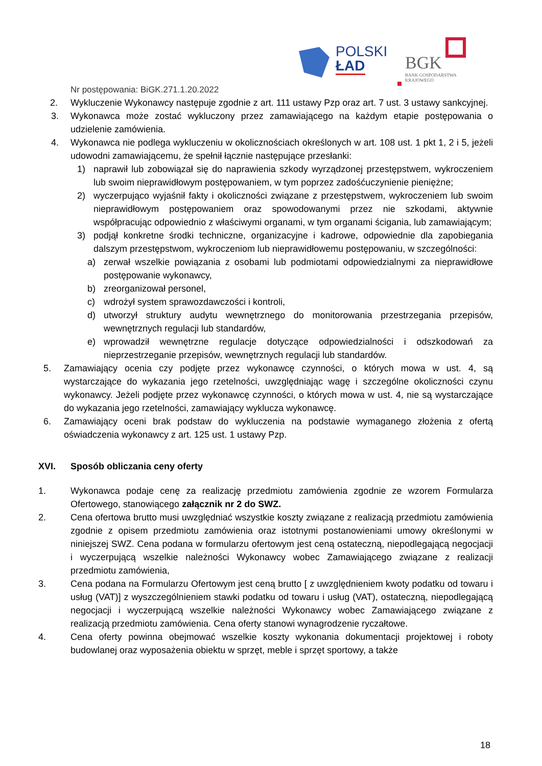POLSKI
ŁAD
BGK
BANK GOSPODARSTWA
KRAJOWEGO
Nr postępowania: BiGK.271.1.20.2022
2. Wykluczenie Wykonawcy następuje zgodnie z art. 111 ustawy Pzp oraz art. 7 ust. 3 ustawy sankcyjnej.
3. Wykonawca może zostać wykluczony przez zamawiającego na każdym etapie postępowania o udzielenie zamówienia.
4. Wykonawca nie podlega wykluczeniu w okolicznościach określonych w art. 108 ust. 1 pkt 1, 2 i 5, jeżeli udowodni zamawiającemu, że spełnił łącznie następujące przesłanki:
1) naprawił lub zobowiązał się do naprawienia szkody wyrządzonej przestępstwem, wykroczeniem lub swoim nieprawidłowym postępowaniem, w tym poprzez zadośćuczynienie pieniężne;
2) wyczerpująco wyjaśnił fakty i okoliczności związane z przestępstwem, wykroczeniem lub swoim nieprawidłowym postępowaniem oraz spowodowanymi przez nie szkodami, aktywnie współpracując odpowiednio z właściwymi organami, w tym organami ścigania, lub zamawiającym;
3) podjął konkretne środki techniczne, organizacyjne i kadrowe, odpowiednie dla zapobiegania dalszym przestępstwom, wykroczeniom lub nieprawidłowemu postępowaniu, w szczególności:
a) zerwał wszelkie powiązania z osobami lub podmiotami odpowiedzialnymi za nieprawidłowe postępowanie wykonawcy,
b) zreorganizował personel,
c) wdrożył system sprawozdawczości i kontroli,
d) utworzył struktury audytu wewnętrznego do monitorowania przestrzegania przepisów, wewnętrznych regulacji lub standardów,
e) wprowadził wewnętrzne regulacje dotyczące odpowiedzialności i odszkodowań za nieprzestrzeganie przepisów, wewnętrznych regulacji lub standardów.
5. Zamawiający ocenia czy podjęte przez wykonawcę czynności, o których mowa w ust. 4, są wystarczające do wykazania jego rzetelności, uwzględniając wagę i szczególne okoliczności czynu wykonawcy. Jeżeli podjęte przez wykonawcę czynności, o których mowa w ust. 4, nie są wystarczające do wykazania jego rzetelności, zamawiający wyklucza wykonawcę.
6. Zamawiający oceni brak podstaw do wykluczenia na podstawie wymaganego złożenia z ofertą oświadczenia wykonawcy z art. 125 ust. 1 ustawy Pzp.
XVI. Sposób obliczania ceny oferty
1. Wykonawca podaje cenę za realizację przedmiotu zamówienia zgodnie ze wzorem Formularza Ofertowego, stanowiącego załącznik nr 2 do SWZ.
2. Cena ofertowa brutto musi uwzględniać wszystkie koszty związane z realizacją przedmiotu zamówienia zgodnie z opisem przedmiotu zamówienia oraz istotnymi postanowieniami umowy określonymi w niniejszej SWZ. Cena podana w formularzu ofertowym jest ceną ostateczną, niepodlegającą negocjacji i wyczerpującą wszelkie należności Wykonawcy wobec Zamawiającego związane z realizacji przedmiotu zamówienia,
3. Cena podana na Formularzu Ofertowym jest ceną brutto [ z uwzględnieniem kwoty podatku od towaru i usług (VAT)] z wyszczególnieniem stawki podatku od towaru i usług (VAT), ostateczną, niepodlegającą negocjacji i wyczerpującą wszelkie należności Wykonawcy wobec Zamawiającego związane z realizacją przedmiotu zamówienia. Cena oferty stanowi wynagrodzenie ryczałtowe.
4. Cena oferty powinna obejmować wszelkie koszty wykonania dokumentacji projektowej i roboty budowlanej oraz wyposażenia obiektu w sprzęt, meble i sprzęt sportowy, a także
18